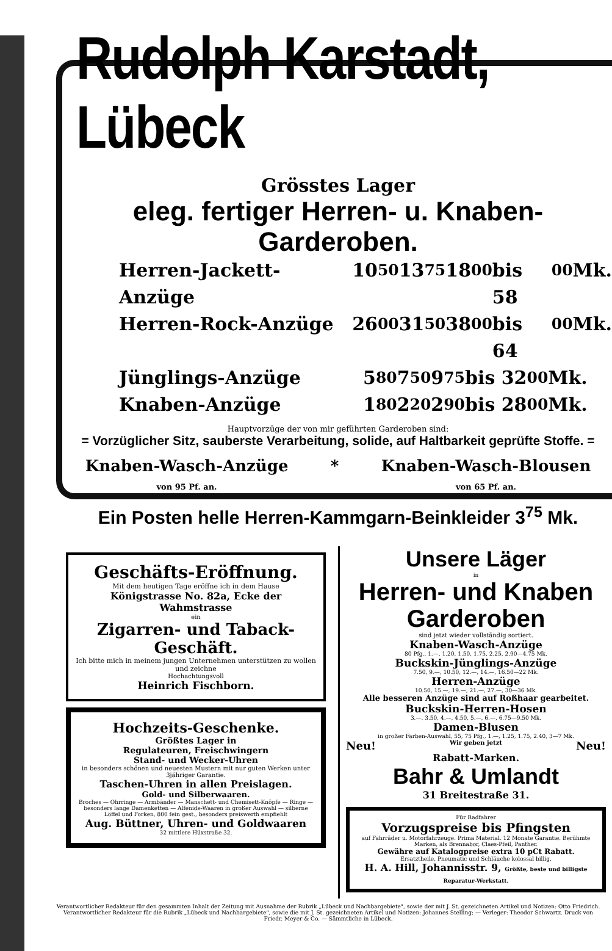Rudolph Karstadt, Lübeck
Grösstes Lager
eleg. fertiger Herren- u. Knaben-Garderoben.
Herren-Jackett-Anzüge 10<sup>50</sup> 13<sup>75</sup> 18<sup>00</sup> bis 58<sup>00</sup> Mk.
Herren-Rock-Anzüge 26<sup>00</sup> 31<sup>50</sup> 38<sup>00</sup> bis 64<sup>00</sup> Mk.
Jünglings-Anzüge 5<sup>80</sup> 7<sup>50</sup> 9<sup>75</sup> bis 32<sup>00</sup> Mk.
Knaben-Anzüge 1<sup>80</sup> 2<sup>20</sup> 2<sup>90</sup> bis 28<sup>00</sup> Mk.
Hauptvorzüge der von mir geführten Garderoben sind:
= Vorzüglicher Sitz, sauberste Verarbeitung, solide, auf Haltbarkeit geprüfte Stoffe. =
Knaben-Wasch-Anzüge
von 95 Pf. an.
* Knaben-Wasch-Blousen
von 65 Pf. an.
Ein Posten helle Herren-Kammgarn-Beinkleider 3<sup>75</sup> Mk.
Geschäfts-Eröffnung.
Mit dem heutigen Tage eröffne ich in dem Hause
Königstrasse No. 82a, Ecke der Wahmstrasse
ein
Zigarren- und Taback-Geschäft.
Ich bitte mich in meinem jungen Unternehmen unterstützen zu wollen und zeichne
Hochachtungsvoll
Heinrich Fischborn.
Hochzeits-Geschenke.
Größtes Lager in
Regulateuren, Freischwingern
Stand- und Wecker-Uhren
in besonders schönen und neuesten Mustern mit nur guten Werken unter 3jähriger Garantie.
Taschen-Uhren in allen Preislagen.
Gold- und Silberwaaren.
Broches — Ohrringe — Armbänder — Manschett- und Chemisett-Knöpfe — Ringe — besonders lange Damenketten — Alfenide-Waaren in großer Auswahl — silberne Löffel und Forken, 800 fein gest., besonders preiswerth empfiehlt
Aug. Büttner, Uhren- und Goldwaaren
32 mittlere Hüxstraße 32.
Unsere Läger
in
Herren- und Knaben
Garderoben
sind jetzt wieder vollständig sortiert.
Knaben-Wasch-Anzüge
80 Pfg., 1.—, 1.20, 1.50, 1.75, 2.25, 2.90—4.75 Mk.
Buckskin-Jünglings-Anzüge
7.50, 9.—, 10.50, 12.—, 14.—, 16.50—22 Mk.
Herren-Anzüge
10.50, 15.—, 19.—, 21.—, 27.—, 30—36 Mk.
Alle besseren Anzüge sind auf Roßhaar gearbeitet.
Buckskin-Herren-Hosen
3.—, 3.50, 4.—, 4.50, 5.—, 6.—, 6.75—9.50 Mk.
Damen-Blusen
in großer Farben-Auswahl, 55, 75 Pfg., 1.—, 1.25, 1.75, 2.40, 3—7 Mk.
Neu! Wir geben jetzt Neu!
Rabatt-Marken.
Bahr & Umlandt
31 Breitestraße 31.
Für Radfahrer
Vorzugspreise bis Pfingsten
auf Fahrräder u. Motorfahrzeuge. Prima Material. 12 Monate Garantie. Berühmte Marken, als Brennabor, Claes-Pfeil, Panther.
Gewähre auf Katalogpreise extra 10 pCt Rabatt.
Ersatztheile, Pneumatic und Schläuche kolossal billig.
H. A. Hill, Johannisstr. 9, Größte, beste und billigste Reparatur-Werkstatt.
Verantwortlicher Redakteur für den gesammten Inhalt der Zeitung mit Ausnahme der Rubrik „Lübeck und Nachbargebiete", sowie der mit J. St. gezeichneten Artikel und Notizen: Otto Friedrich. Verantwortlicher Redakteur für die Rubrik „Lübeck und Nachbargebiete", sowie die mit J. St. gezeichneten Artikel und Notizen: Johannes Stelling; — Verleger: Theodor Schwartz. Druck von Friedr. Meyer & Co. — Sämmtliche in Lübeck.